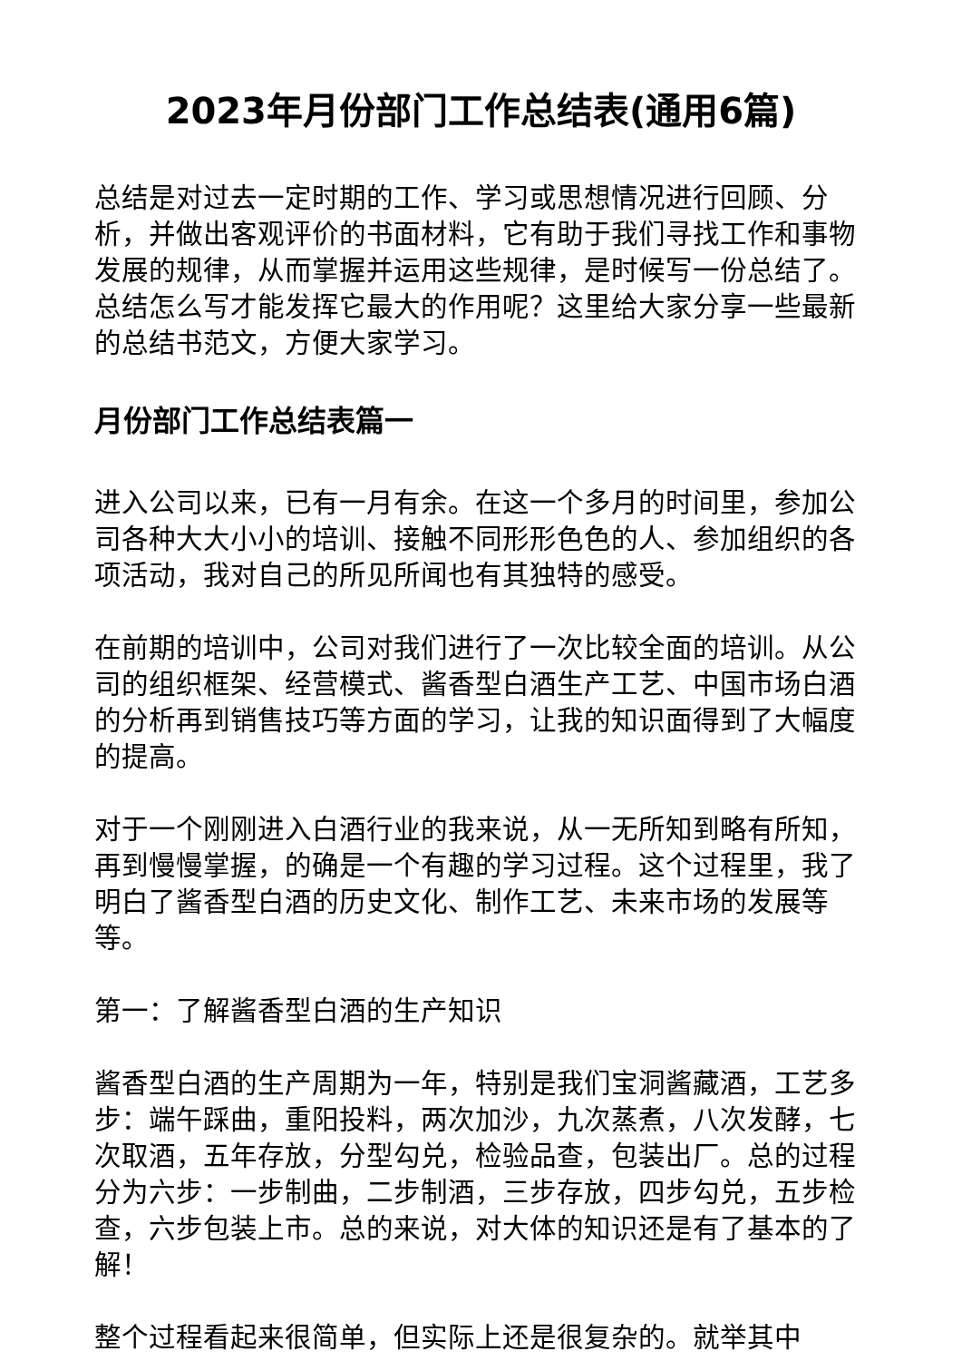2023年月份部门工作总结表(通用6篇)
总结是对过去一定时期的工作、学习或思想情况进行回顾、分析，并做出客观评价的书面材料，它有助于我们寻找工作和事物发展的规律，从而掌握并运用这些规律，是时候写一份总结了。总结怎么写才能发挥它最大的作用呢？这里给大家分享一些最新的总结书范文，方便大家学习。
月份部门工作总结表篇一
进入公司以来，已有一月有余。在这一个多月的时间里，参加公司各种大大小小的培训、接触不同形形色色的人、参加组织的各项活动，我对自己的所见所闻也有其独特的感受。
在前期的培训中，公司对我们进行了一次比较全面的培训。从公司的组织框架、经营模式、酱香型白酒生产工艺、中国市场白酒的分析再到销售技巧等方面的学习，让我的知识面得到了大幅度的提高。
对于一个刚刚进入白酒行业的我来说，从一无所知到略有所知，再到慢慢掌握，的确是一个有趣的学习过程。这个过程里，我了明白了酱香型白酒的历史文化、制作工艺、未来市场的发展等等。
第一：了解酱香型白酒的生产知识
酱香型白酒的生产周期为一年，特别是我们宝洞酱藏酒，工艺多步：端午踩曲，重阳投料，两次加沙，九次蒸煮，八次发酵，七次取酒，五年存放，分型勾兑，检验品查，包装出厂。总的过程分为六步：一步制曲，二步制酒，三步存放，四步勾兑，五步检查，六步包装上市。总的来说，对大体的知识还是有了基本的了解！
整个过程看起来很简单，但实际上还是很复杂的。就举其中